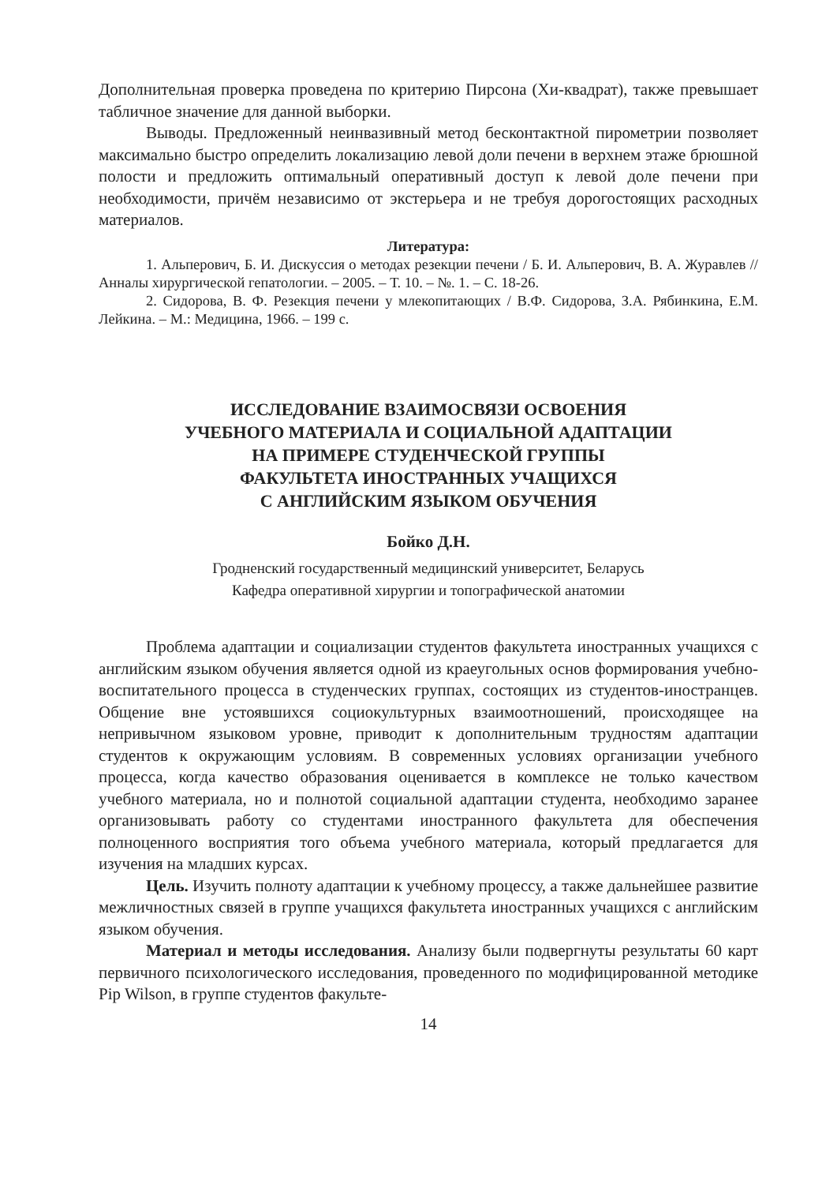Дополнительная проверка проведена по критерию Пирсона (Хи-квадрат), также превышает табличное значение для данной выборки.
Выводы. Предложенный неинвазивный метод бесконтактной пирометрии позволяет максимально быстро определить локализацию левой доли печени в верхнем этаже брюшной полости и предложить оптимальный оперативный доступ к левой доле печени при необходимости, причём независимо от экстерьера и не требуя дорогостоящих расходных материалов.
Литература:
1. Альперович, Б. И. Дискуссия о методах резекции печени / Б. И. Альперович, В. А. Журавлев //Анналы хирургической гепатологии. – 2005. – Т. 10. – №. 1. – С. 18-26.
2. Сидорова, В. Ф. Резекция печени у млекопитающих / В.Ф. Сидорова, З.А. Рябинкина, Е.М. Лейкина. – М.: Медицина, 1966. – 199 с.
ИССЛЕДОВАНИЕ ВЗАИМОСВЯЗИ ОСВОЕНИЯ
УЧЕБНОГО МАТЕРИАЛА И СОЦИАЛЬНОЙ АДАПТАЦИИ
НА ПРИМЕРЕ СТУДЕНЧЕСКОЙ ГРУППЫ
ФАКУЛЬТЕТА ИНОСТРАННЫХ УЧАЩИХСЯ
С АНГЛИЙСКИМ ЯЗЫКОМ ОБУЧЕНИЯ
Бойко Д.Н.
Гродненский государственный медицинский университет, Беларусь
Кафедра оперативной хирургии и топографической анатомии
Проблема адаптации и социализации студентов факультета иностранных учащихся с английским языком обучения является одной из краеугольных основ формирования учебно-воспитательного процесса в студенческих группах, состоящих из студентов-иностранцев. Общение вне устоявшихся социокультурных взаимоотношений, происходящее на непривычном языковом уровне, приводит к дополнительным трудностям адаптации студентов к окружающим условиям. В современных условиях организации учебного процесса, когда качество образования оценивается в комплексе не только качеством учебного материала, но и полнотой социальной адаптации студента, необходимо заранее организовывать работу со студентами иностранного факультета для обеспечения полноценного восприятия того объема учебного материала, который предлагается для изучения на младших курсах.
Цель. Изучить полноту адаптации к учебному процессу, а также дальнейшее развитие межличностных связей в группе учащихся факультета иностранных учащихся с английским языком обучения.
Материал и методы исследования. Анализу были подвергнуты результаты 60 карт первичного психологического исследования, проведенного по модифицированной методике Pip Wilson, в группе студентов факульте-
14